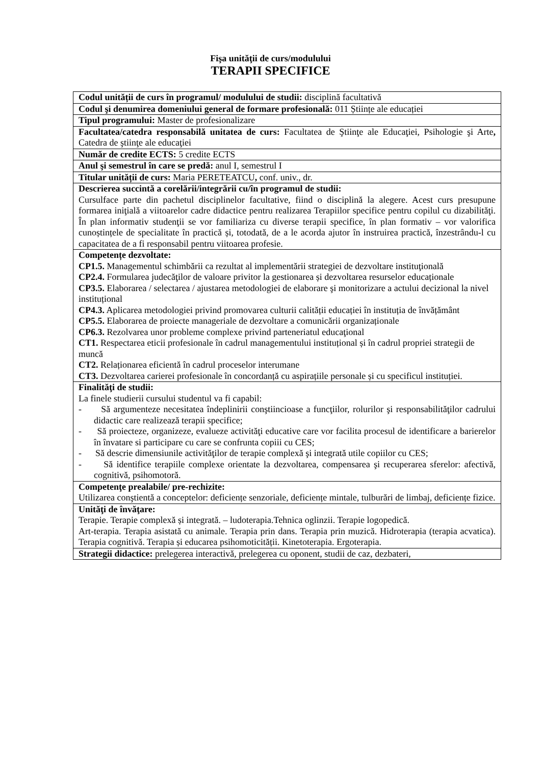Fişa unităţii de curs/modulului
TERAPII SPECIFICE
| Codul unității de curs în programul/ modulului de studii: disciplină facultativă |
| Codul şi denumirea domeniului general de formare profesională: 011 Științe ale educației |
| Tipul programului: Master de profesionalizare |
| Facultatea/catedra responsabilă unitatea de curs: Facultatea de Ştiinţe ale Educaţiei, Psihologie şi Arte , Catedra de ştiinţe ale educaţiei |
| Număr de credite ECTS: 5 credite ECTS |
| Anul şi semestrul în care se predă: anul I, semestrul I |
| Titular unității de curs: Maria PERETEATCU , conf. univ., dr. |
| Descrierea succintă a corelării/integrării cu/în programul de studii: Cursulface parte din pachetul disciplinelor facultative, fiind o disciplină la alegere. Acest curs presupune formarea iniţială a viitoarelor cadre didactice pentru realizarea Terapiilor specifice pentru copilul cu dizabilităţi. În plan informativ studenţii se vor familiariza cu diverse terapii specifice, în plan formativ – vor valorifica cunoștințele de specialitate în practică și, totodată, de a le acorda ajutor în instruirea practică, înzestrându-l cu capacitatea de a fi responsabil pentru viitoarea profesie. |
| Competențe dezvoltate: CP1.5. Managementul schimbării ca rezultat al implementării strategiei de dezvoltare instituţională CP2.4. Formularea judecăţilor de valoare privitor la gestionarea și dezvoltarea resurselor educaționale CP3.5. Elaborarea / selectarea / ajustarea metodologiei de elaborare şi monitorizare a actului decizional la nivel instituțional CP4.3. Aplicarea metodologiei privind promovarea culturii calității educației în instituția de învățământ CP5.5. Elaborarea de proiecte manageriale de dezvoltare a comunicării organizaționale CP6.3. Rezolvarea unor probleme complexe privind parteneriatul educaţional CT1. Respectarea eticii profesionale în cadrul managementului instituțional și în cadrul propriei strategii de muncă CT2. Relaționarea eficientă în cadrul proceselor interumane CT3. Dezvoltarea carierei profesionale în concordanță cu aspirațiile personale și cu specificul instituției. |
| Finalităţi de studii: La finele studierii cursului studentul va fi capabil: - Să argumenteze necesitatea îndeplinirii conştiincioase a funcţiilor, rolurilor şi responsabilităţilor cadrului didactic care realizează terapii specifice; - Să proiecteze, organizeze, evalueze activităţi educative care vor facilita procesul de identificare a barierelor în învatare si participare cu care se confrunta copiii cu CES; - Să descrie dimensiunile activităţilor de terapie complexă şi integrată utile copiilor cu CES; - Să identifice terapiile complexe orientate la dezvoltarea, compensarea şi recuperarea sferelor: afectivă, cognitivă, psihomotoră. |
| Competenţe prealabile/ pre-rechizite: Utilizarea conştientă a conceptelor: deficiențe senzoriale, deficiențe mintale, tulburări de limbaj, deficiențe fizice. |
| Unităţi de învăţare: Terapie. Terapie complexă și integrată. – ludoterapia.Tehnica oglinzii. Terapie logopedică. Art-terapia. Terapia asistată cu animale. Terapia prin dans. Terapia prin muzică. Hidroterapia (terapia acvatica). Terapia cognitivă. Terapia și educarea psihomoticității. Kinetoterapia. Ergoterapia. |
| Strategii didactice: prelegerea interactivă, prelegerea cu oponent, studii de caz, dezbateri, |